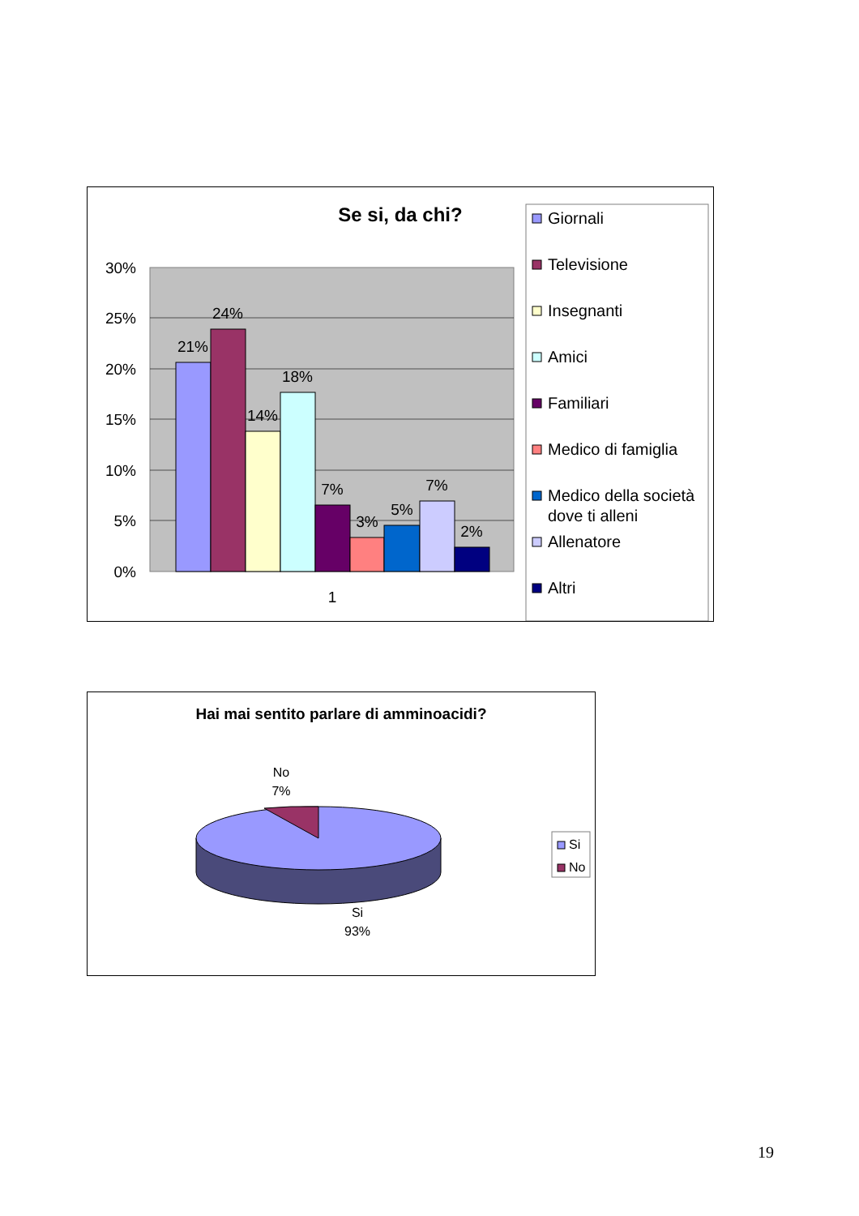Se si, da chi?
30%
25%
20%
15%
10%
5%
0%
21%
24%
14%
18%
7%
3%
5%
7%
2%
1
Giornali
Televisione
Insegnanti
Amici
Familiari
Medico di famiglia
Medico della società
dove ti alleni
Allenatore
Altri
Hai mai sentito parlare di amminoacidi?
No
7%
Si
93%
Si
No
19